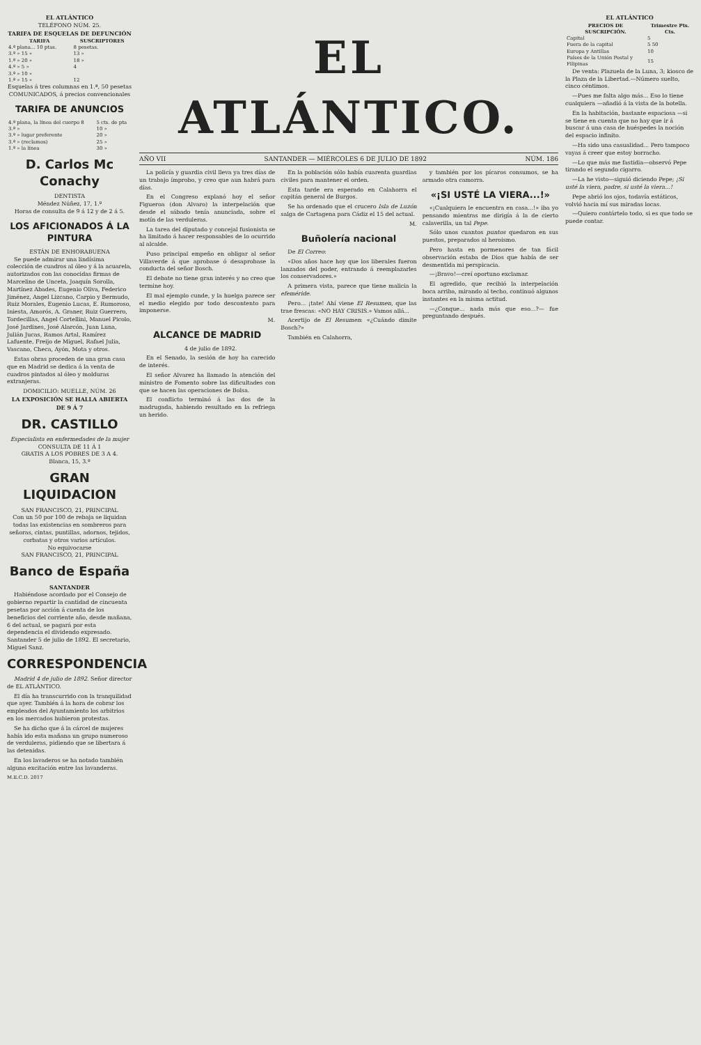EL ATLÁNTICO
TELÉFONO NÚM. 25.
TARIFA DE ESQUELAS DE DEFUNCIÓN
| TARIFA | SUSCRIPTORES |
| --- | --- |
| 4.ª plana... 10 ptas. | 8 pesetas. |
| 3.ª » 15 » | 13 » |
| 1.ª » 20 » | 18 » |
| 4.ª » 5 » | 4 |
| 3.ª » 10 » | |
| 1.ª » 15 » | 12 |
Esquelas á tres columnas en 1.ª, 50 pesetas
COMUNICADOS, á precios convencionales
TARIFA DE ANUNCIOS
| 4.ª plana, la línea del cuerpo 8 | 5 cts. de pta |
| 3.ª » | 10 » |
| 3.ª » lugar preferente | 20 » |
| 3.ª » (reclamos) | 25 » |
| 1.ª » la línea | 30 » |
D. Carlos Mc Conachy
DENTISTA
Méndez Núñez, 17, 1.º
Horas de consulta de 9 á 12 y de 2 á 5.
LOS AFICIONADOS Á LA PINTURA
ESTÁN DE ENHORABUENA
Se puede admirar una lindísima colección de cuadros al óleo y á la acuarela, autorizados con las conocidas firmas de Marcelino de Unceta, Joaquín Sorolla, Martínez Abades, Eugenio Oliva, Federico Jiménez, Angel Lizcano, Carpio y Bermudo, Ruiz Morales, Eugenio Lucas, E. Rumoroso, Iniesta, Amorós, A. Graner, Ruiz Guerrero, Tordecillas, Angel Cortellini, Manuel Picolo, José Jardines, José Alarcón, Juan Luna, Julián Jucas, Ramos Artal, Ramírez Lafuente, Freijo de Miguel, Rafael Julia, Vascano, Checa, Ayón, Mota y otros.
Estas obras proceden de una gran casa que en Madrid se dedica á la venta de cuadros pintados al óleo y molduras extranjeras.
DOMICILIO: MUELLE, NÚM. 26
LA EXPOSICIÓN SE HALLA ABIERTA DE 9 Á 7
DR. CASTILLO
Especialista en enfermedades de la mujer
CONSULTA DE 11 Á 1
GRATIS A LOS POBRES DE 3 A 4.
Blanca, 15, 3.º
GRAN LIQUIDACION
SAN FRANCISCO, 21, PRINCIPAL
Con un 50 por 100 de rebaja se liquidan todas las existencias en sombreros para señoras, cintas, puntillas, adornos, tejidos, corbatas y otros varios artículos.
No equivocarse
SAN FRANCISCO, 21, PRINCIPAL
Banco de España
SANTANDER
Habiéndose acordado por el Consejo de gobierno repartir la cantidad de cincuenta pesetas por acción á cuenta de los beneficios del corriente año, desde mañana, 6 del actual, se pagará por esta dependencia el dividendo expresado. Santander 5 de julio de 1892. El secretario, Miguel Sanz.
CORRESPONDENCIA
Madrid 4 de julio de 1892. Señor director de EL ATLÁNTICO.
El día ha transcurrido con la tranquilidad que ayer. También á la hora de cobrar los empleados del Ayuntamiento los arbitrios en los mercados hubieron protestas.
Se ha dicho que á la cárcel de mujeres había ido esta mañana un grupo numeroso de verduleras, pidiendo que se libertara á las detenidas.
En los lavaderos se ha notado también alguna excitación entre las lavanderas.
EL ATLÁNTICO.
AÑO VII SANTANDER — MIÉRCOLES 6 DE JULIO DE 1892 NÚM. 186
La policía y guardia civil lleva ya tres días de un trabajo ímprobo, y creo que aun habrá para días.
En el Congreso explanó hoy el señor Figueroa (don Alvaro) la interpelación que desde el sábado tenía anunciada, sobre el motín de las verduleras.
La tarea del diputado y concejal fusionista se ha limitado á hacer responsables de lo ocurrido al alcalde.
Puso principal empeño en obligar al señor Villaverde á que aprobase ó desaprobase la conducta del señor Bosch.
El debate no tiene gran interés y no creo que termine hoy.
El mal ejemplo cunde, y la huelga parece ser el medio elegido por todo descontento para imponerse.
M.
ALCANCE DE MADRID
4 de julio de 1892.
En el Senado, la sesión de hoy ha carecido de interés.
El señor Alvarez ha llamado la atención del ministro de Fomento sobre las dificultades con que se hacen las operaciones de Bolsa.
El conflicto terminó á las dos de la madrugada, habiendo resultado en la refriega un herido.
En la población sólo había cuarenta guardias civiles para mantener el orden.
Esta tarde era esperado en Calahorra el capitán general de Burgos.
Se ha ordenado que el crucero Isla de Luzón salga de Cartagena para Cádiz el 15 del actual.
M.
Buñolería nacional
De El Correo:
«Dos años hace hoy que los liberales fueron lanzados del poder, entrando á reemplazarles los conservadores.»
A primera vista, parece que tiene malicia la efeméride.
Pero... ¡tate! Ahí viene El Resumen, que las trae frescas: «NO HAY CRISIS.» Vamos allá...
Acertijo de El Resumen: «¿Cuándo dimite Bosch?»
También en Calahorra,
y también por los pícaros consumos, se ha armado otra camorra.
«¡SI USTÉ LA VIERA...!»
«¡Cualquiera le encuentra en casa...!» iba yo pensando mientras me dirigía á la de cierto calaverilla, un tal Pepe.
Sólo unos cuantos puntos quedaron en sus puestos, preparados al heroismo.
Pero hasta en pormenores de tan fácil observación estaba de Dios que había de ser desmentida mi perspicacia.
—¡Bravo!—creí oportuno exclamar.
El agredido, que recibió la interpelación boca arriba, mirando al techo, continuó algunos instantes en la misma actitud.
—¿Conque... nada más que eso...?— fue preguntando después.
EL ATLÁNTICO
| PRECIOS DE SUSCRIPCIÓN. | Trimestre Pts. Cts. |
| --- | --- |
| Capital | 5 |
| Fuera de la capital | 5 50 |
| Europa y Antillas | 10 |
| Países de la Unión Postal y Filipinas | 15 |
De venta: Plazuela de la Luna, 3; kiosco de la Plaza de la Libertad.—Número suelto, cinco céntimos.
—Pues me falta algo más... Eso lo tiene cualquiera —añadió á la vista de la botella.
En la habitación, bastante espaciosa —si se tiene en cuenta que no hay que ir á buscar á una casa de huéspedes la noción del espacio infinito.
—Ha sido una casualidad... Pero tampoco vayas á creer que estoy borracho.
—Lo que más me fastidia—observó Pepe tirando el segundo cigarro.
—La he visto—siguió diciendo Pepe; ¡Si usté la viera, padre, si usté la viera...!
Pepe abrió los ojos, todavía estáticos, volvió hacia mí sus miradas locas.
—Quiero contártelo todo, si es que todo se puede contar.
M.E.C.D. 2017